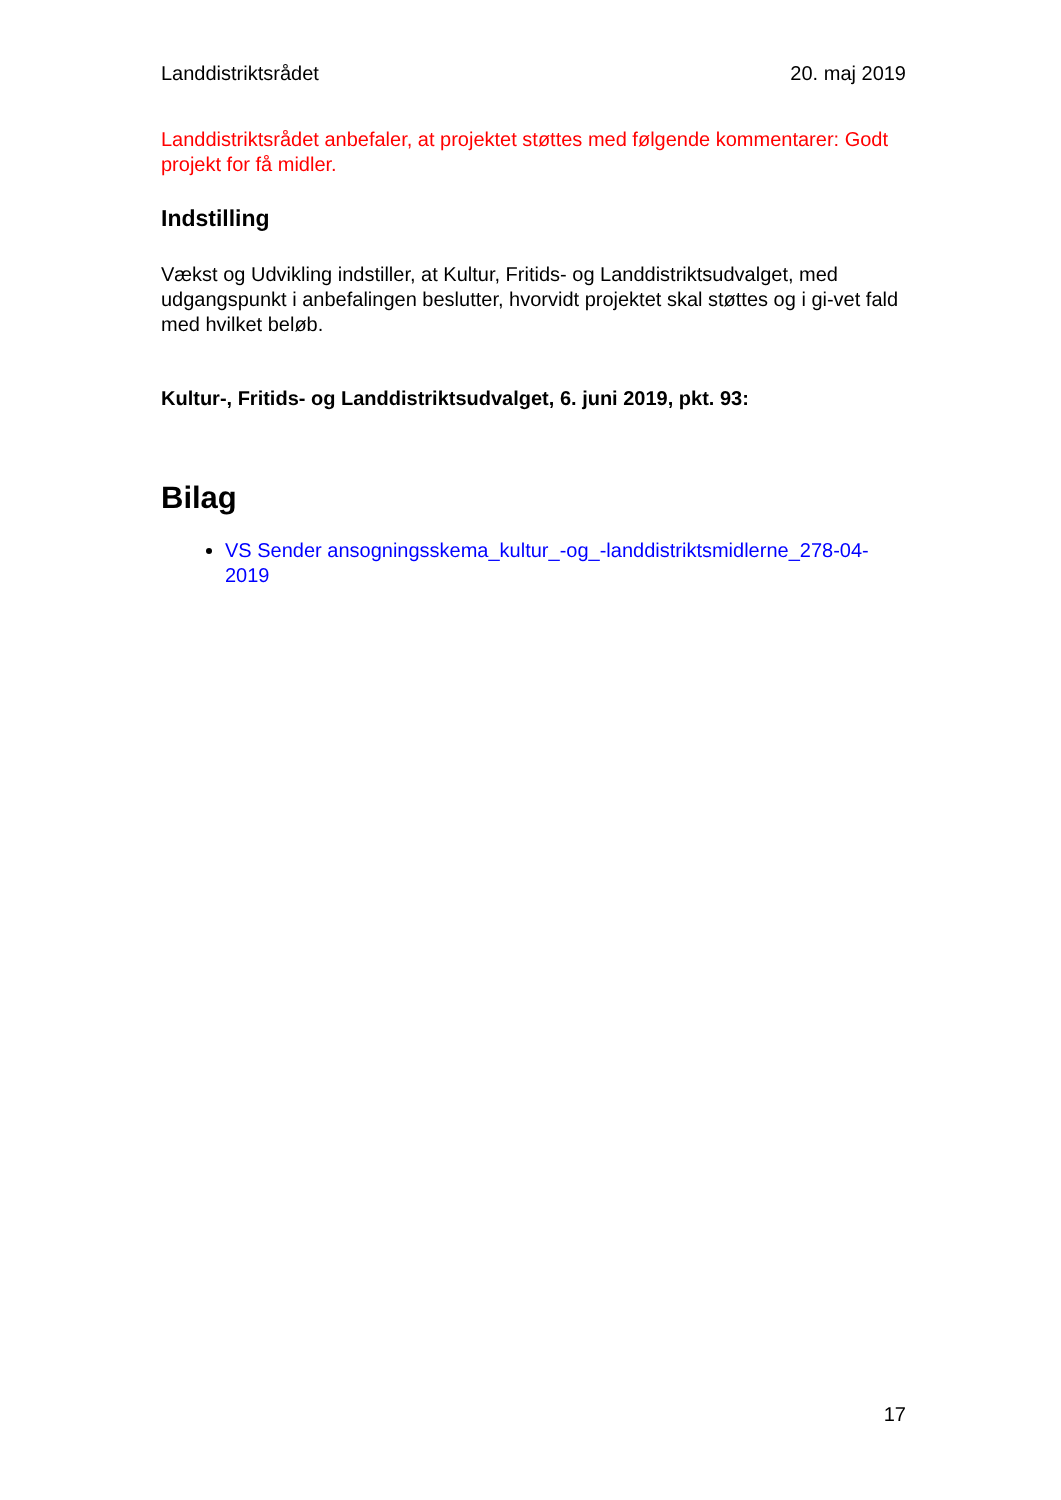Landdistriktsrådet 20. maj 2019
Landdistriktsrådet anbefaler, at projektet støttes med følgende kommentarer: Godt projekt for få midler.
Indstilling
Vækst og Udvikling indstiller, at Kultur, Fritids- og Landdistriktsudvalget, med udgangspunkt i anbefalingen beslutter, hvorvidt projektet skal støttes og i gi-vet fald med hvilket beløb.
Kultur-, Fritids- og Landdistriktsudvalget, 6. juni 2019, pkt. 93:
Bilag
VS Sender ansogningsskema_kultur_-og_-landdistriktsmidlerne_278-04-2019
17